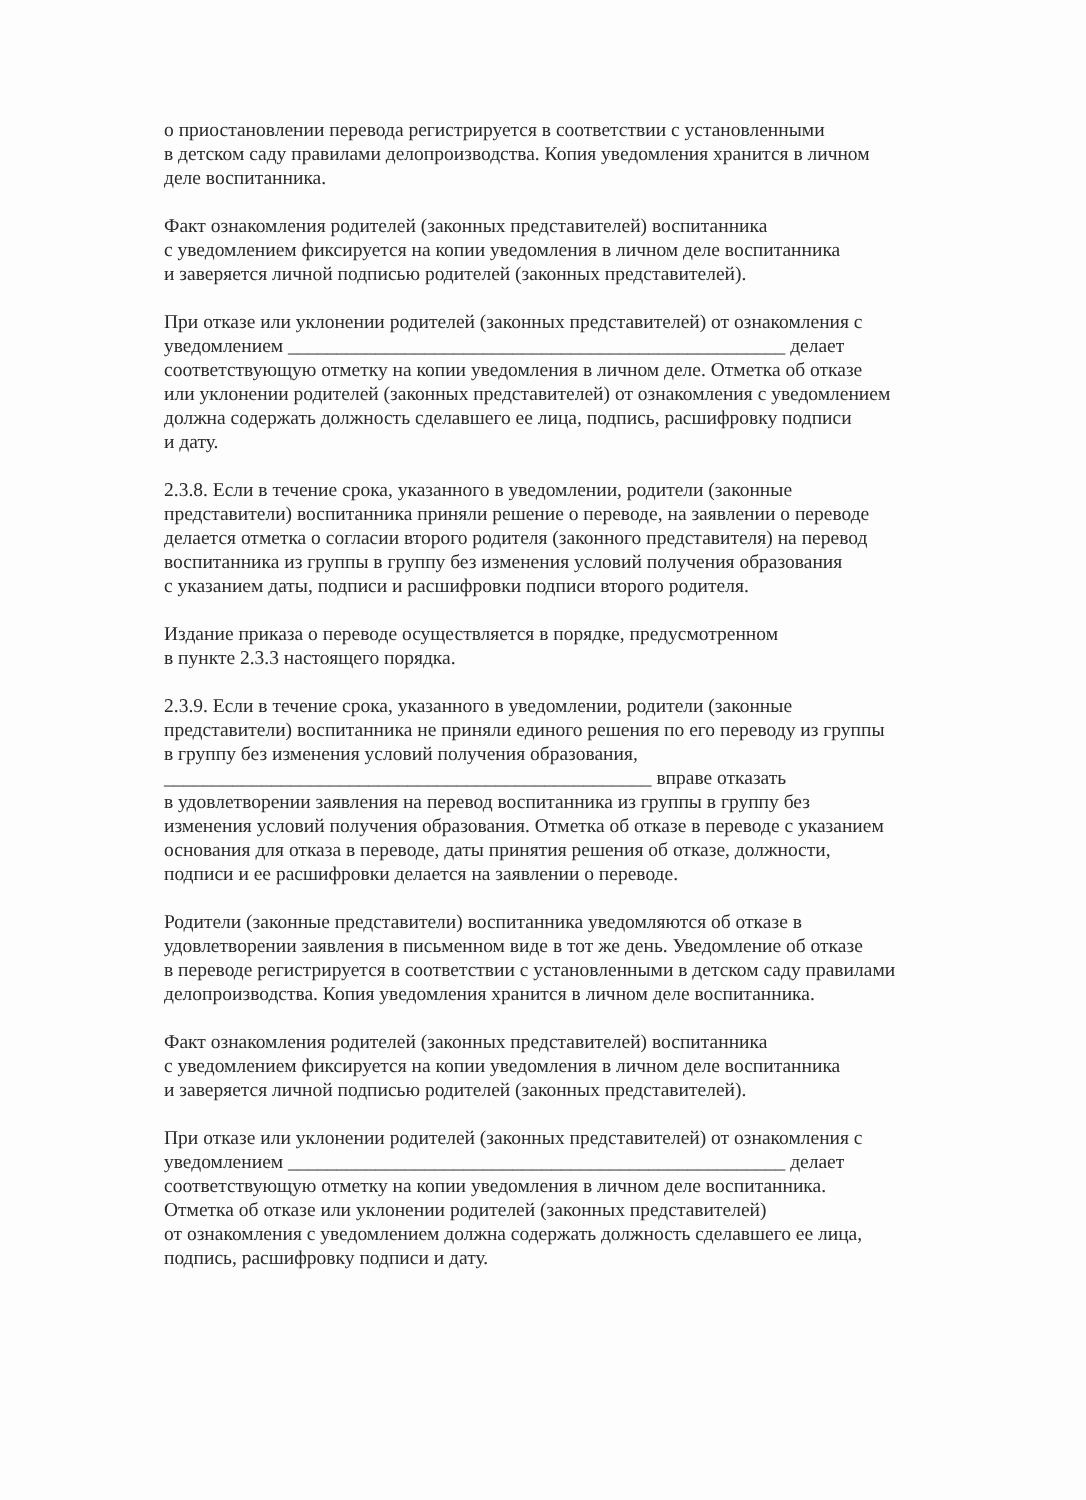о приостановлении перевода регистрируется в соответствии с установленными
в детском саду правилами делопроизводства. Копия уведомления хранится в личном
деле воспитанника.
Факт ознакомления родителей (законных представителей) воспитанника
с уведомлением фиксируется на копии уведомления в личном деле воспитанника
и заверяется личной подписью родителей (законных представителей).
При отказе или уклонении родителей (законных представителей) от ознакомления с
уведомлением ___________________________________________________ делает
соответствующую отметку на копии уведомления в личном деле. Отметка об отказе
или уклонении родителей (законных представителей) от ознакомления с уведомлением
должна содержать должность сделавшего ее лица, подпись, расшифровку подписи
и дату.
2.3.8. Если в течение срока, указанного в уведомлении, родители (законные
представители) воспитанника приняли решение о переводе, на заявлении о переводе
делается отметка о согласии второго родителя (законного представителя) на перевод
воспитанника из группы в группу без изменения условий получения образования
с указанием даты, подписи и расшифровки подписи второго родителя.
Издание приказа о переводе осуществляется в порядке, предусмотренном
в пункте 2.3.3 настоящего порядка.
2.3.9. Если в течение срока, указанного в уведомлении, родители (законные
представители) воспитанника не приняли единого решения по его переводу из группы
в группу без изменения условий получения образования,
__________________________________________________ вправе отказать
в удовлетворении заявления на перевод воспитанника из группы в группу без
изменения условий получения образования. Отметка об отказе в переводе с указанием
основания для отказа в переводе, даты принятия решения об отказе, должности,
подписи и ее расшифровки делается на заявлении о переводе.
Родители (законные представители) воспитанника уведомляются об отказе в
удовлетворении заявления в письменном виде в тот же день. Уведомление об отказе
в переводе регистрируется в соответствии с установленными в детском саду правилами
делопроизводства. Копия уведомления хранится в личном деле воспитанника.
Факт ознакомления родителей (законных представителей) воспитанника
с уведомлением фиксируется на копии уведомления в личном деле воспитанника
и заверяется личной подписью родителей (законных представителей).
При отказе или уклонении родителей (законных представителей) от ознакомления с
уведомлением ___________________________________________________ делает
соответствующую отметку на копии уведомления в личном деле воспитанника.
Отметка об отказе или уклонении родителей (законных представителей)
от ознакомления с уведомлением должна содержать должность сделавшего ее лица,
подпись, расшифровку подписи и дату.